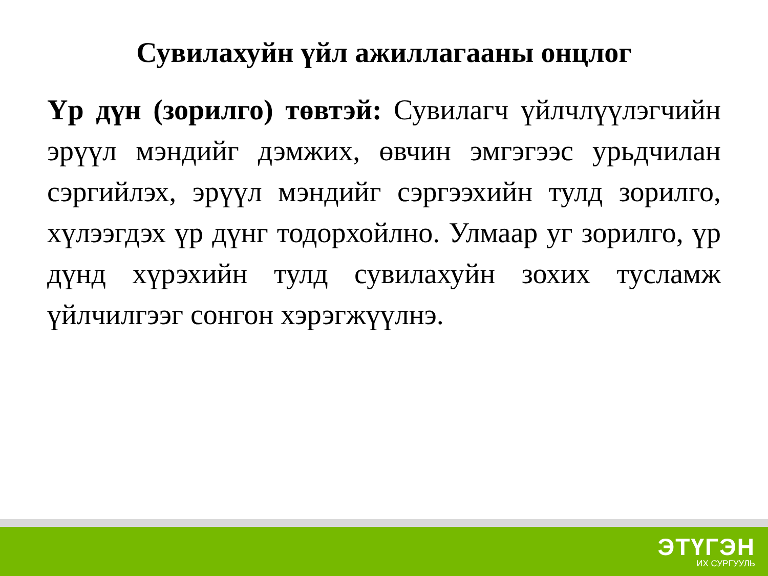Сувилахуйн үйл ажиллагааны онцлог
Үр дүн (зорилго) төвтэй: Сувилагч үйлчлүүлэгчийн эрүүл мэндийг дэмжих, өвчин эмгэгээс урьдчилан сэргийлэх, эрүүл мэндийг сэргээхийн тулд зорилго, хүлээгдэх үр дүнг тодорхойлно. Улмаар уг зорилго, үр дүнд хүрэхийн тулд сувилахуйн зохих тусламж үйлчилгээг сонгон хэрэгжүүлнэ.
ЭТҮГЭН
ИХ СУРГУУЛЬ